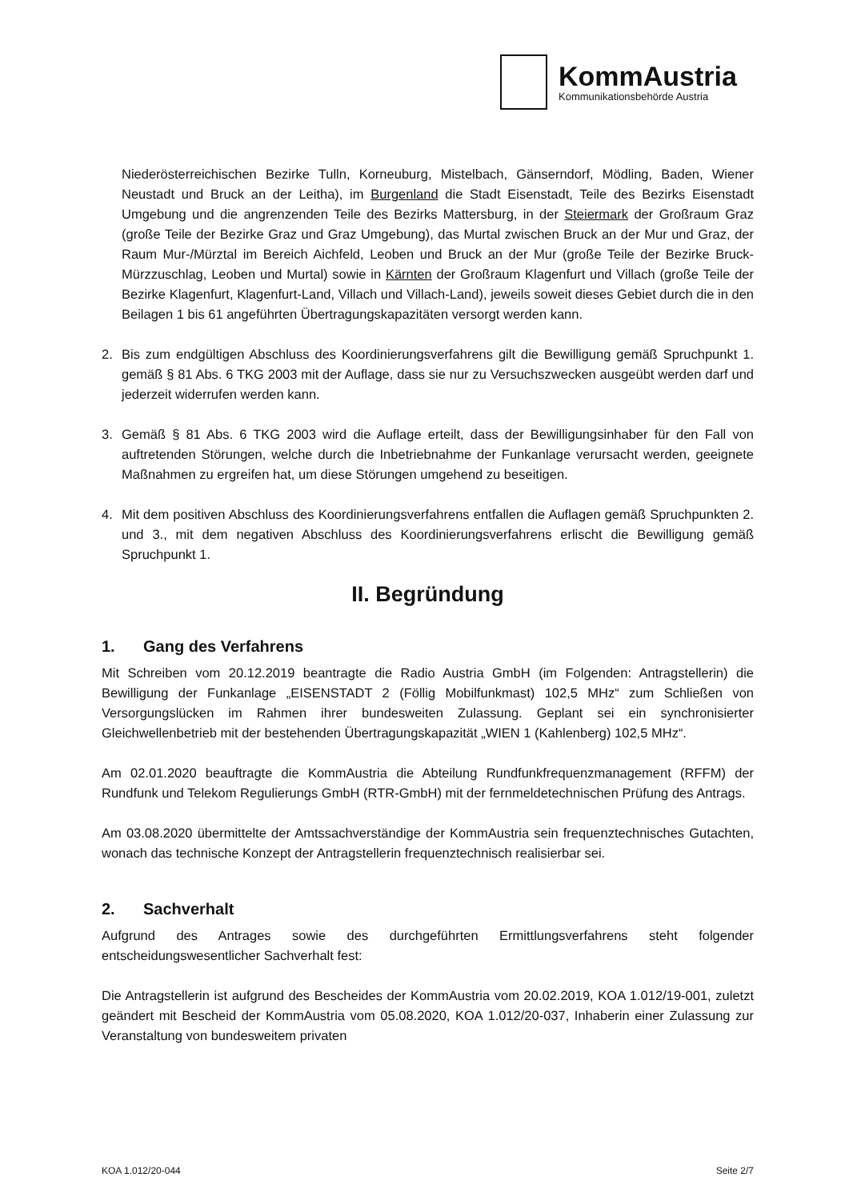KommAustria
Kommunikationsbehörde Austria
Niederösterreichischen Bezirke Tulln, Korneuburg, Mistelbach, Gänserndorf, Mödling, Baden, Wiener Neustadt und Bruck an der Leitha), im Burgenland die Stadt Eisenstadt, Teile des Bezirks Eisenstadt Umgebung und die angrenzenden Teile des Bezirks Mattersburg, in der Steiermark der Großraum Graz (große Teile der Bezirke Graz und Graz Umgebung), das Murtal zwischen Bruck an der Mur und Graz, der Raum Mur-/Mürztal im Bereich Aichfeld, Leoben und Bruck an der Mur (große Teile der Bezirke Bruck-Mürzzuschlag, Leoben und Murtal) sowie in Kärnten der Großraum Klagenfurt und Villach (große Teile der Bezirke Klagenfurt, Klagenfurt-Land, Villach und Villach-Land), jeweils soweit dieses Gebiet durch die in den Beilagen 1 bis 61 angeführten Übertragungskapazitäten versorgt werden kann.
2. Bis zum endgültigen Abschluss des Koordinierungsverfahrens gilt die Bewilligung gemäß Spruchpunkt 1. gemäß § 81 Abs. 6 TKG 2003 mit der Auflage, dass sie nur zu Versuchszwecken ausgeübt werden darf und jederzeit widerrufen werden kann.
3. Gemäß § 81 Abs. 6 TKG 2003 wird die Auflage erteilt, dass der Bewilligungsinhaber für den Fall von auftretenden Störungen, welche durch die Inbetriebnahme der Funkanlage verursacht werden, geeignete Maßnahmen zu ergreifen hat, um diese Störungen umgehend zu beseitigen.
4. Mit dem positiven Abschluss des Koordinierungsverfahrens entfallen die Auflagen gemäß Spruchpunkten 2. und 3., mit dem negativen Abschluss des Koordinierungsverfahrens erlischt die Bewilligung gemäß Spruchpunkt 1.
II. Begründung
1. Gang des Verfahrens
Mit Schreiben vom 20.12.2019 beantragte die Radio Austria GmbH (im Folgenden: Antragstellerin) die Bewilligung der Funkanlage „EISENSTADT 2 (Föllig Mobilfunkmast) 102,5 MHz“ zum Schließen von Versorgungslücken im Rahmen ihrer bundesweiten Zulassung. Geplant sei ein synchronisierter Gleichwellenbetrieb mit der bestehenden Übertragungskapazität „WIEN 1 (Kahlenberg) 102,5 MHz“.
Am 02.01.2020 beauftragte die KommAustria die Abteilung Rundfunkfrequenzmanagement (RFFM) der Rundfunk und Telekom Regulierungs GmbH (RTR-GmbH) mit der fernmeldetechnischen Prüfung des Antrags.
Am 03.08.2020 übermittelte der Amtssachverständige der KommAustria sein frequenztechnisches Gutachten, wonach das technische Konzept der Antragstellerin frequenztechnisch realisierbar sei.
2. Sachverhalt
Aufgrund des Antrages sowie des durchgeführten Ermittlungsverfahrens steht folgender entscheidungswesentlicher Sachverhalt fest:
Die Antragstellerin ist aufgrund des Bescheides der KommAustria vom 20.02.2019, KOA 1.012/19-001, zuletzt geändert mit Bescheid der KommAustria vom 05.08.2020, KOA 1.012/20-037, Inhaberin einer Zulassung zur Veranstaltung von bundesweitem privaten
KOA 1.012/20-044 Seite 2/7